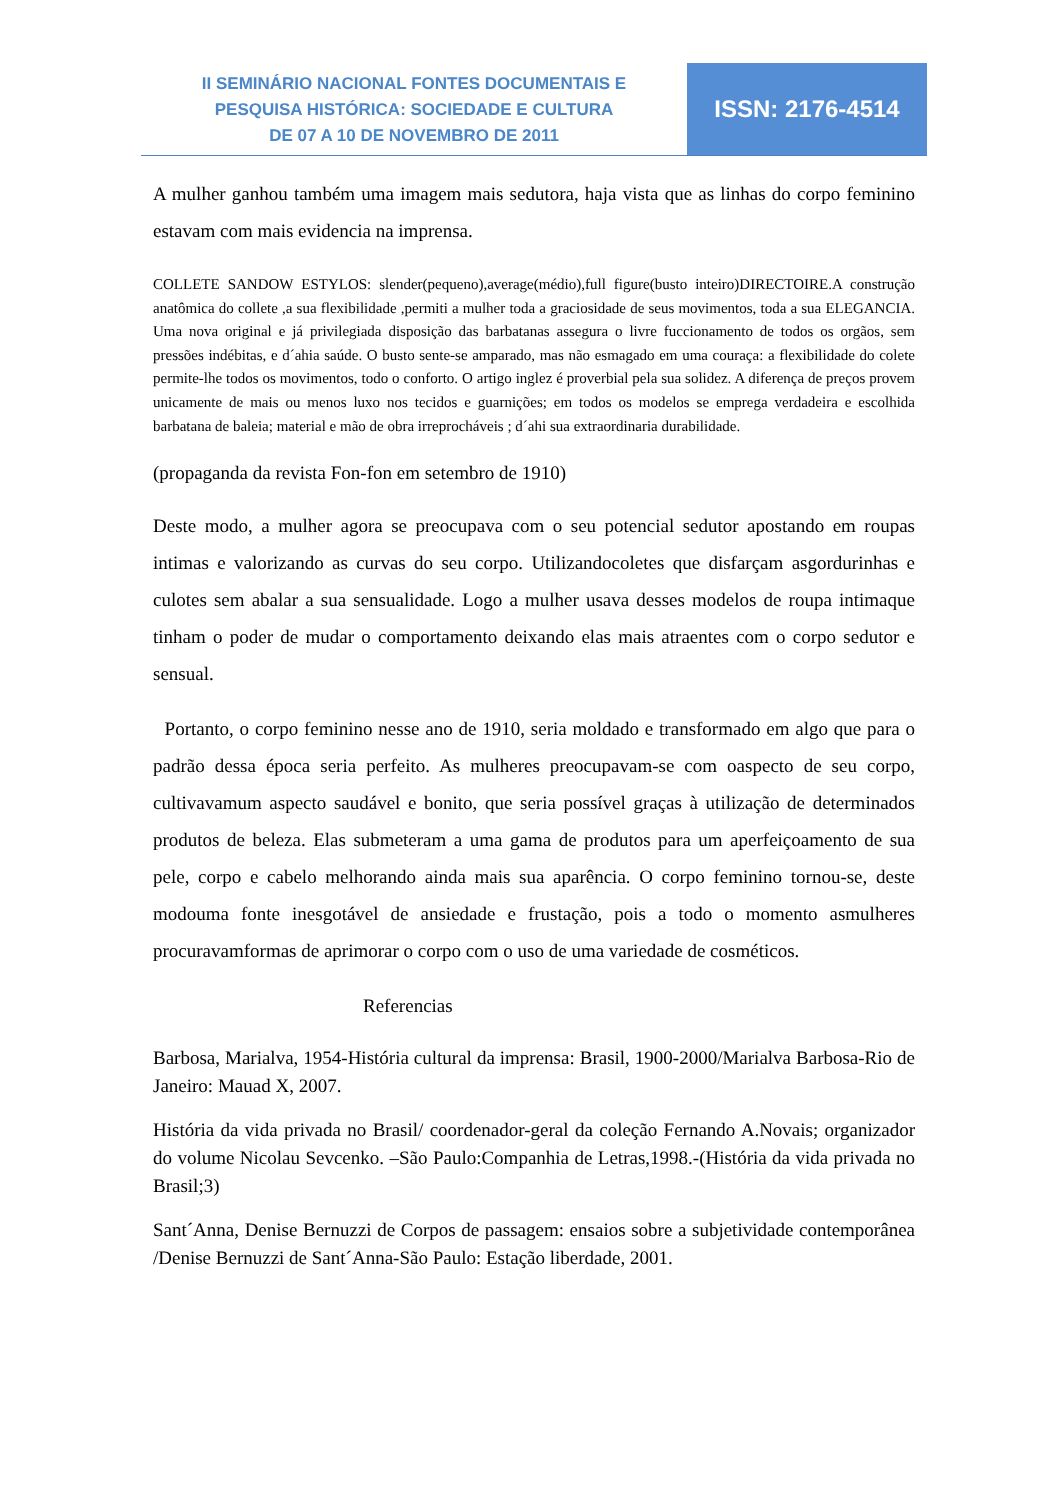II SEMINÁRIO NACIONAL FONTES DOCUMENTAIS E
PESQUISA HISTÓRICA: SOCIEDADE E CULTURA
DE 07 A 10 DE NOVEMBRO DE 2011
ISSN: 2176-4514
A mulher ganhou também uma imagem mais sedutora, haja vista que as linhas do corpo feminino estavam com mais evidencia na imprensa.
COLLETE SANDOW ESTYLOS: slender(pequeno),average(médio),full figure(busto inteiro)DIRECTOIRE.A construção anatômica do collete ,a sua flexibilidade ,permiti a mulher toda a graciosidade de seus movimentos, toda a sua ELEGANCIA. Uma nova original e já privilegiada disposição das barbatanas assegura o livre fuccionamento de todos os orgãos, sem pressões indébitas, e d´ahia saúde. O busto sente-se amparado, mas não esmagado em uma couraça: a flexibilidade do colete permite-lhe todos os movimentos, todo o conforto. O artigo inglez é proverbial pela sua solidez. A diferença de preços provem unicamente de mais ou menos luxo nos tecidos e guarnições; em todos os modelos se emprega verdadeira e escolhida barbatana de baleia; material e mão de obra irreprocháveis ; d´ahi sua extraordinaria durabilidade.
(propaganda da revista Fon-fon em setembro de 1910)
Deste modo, a mulher agora se preocupava com o seu potencial sedutor apostando em roupas intimas e valorizando as curvas do seu corpo. Utilizandocoletes que disfarçam asgordurinhas e culotes sem abalar a sua sensualidade. Logo a mulher usava desses modelos de roupa intimaque tinham o poder de mudar o comportamento deixando elas mais atraentes com o corpo sedutor e sensual.
Portanto, o corpo feminino nesse ano de 1910, seria moldado e transformado em algo que para o padrão dessa época seria perfeito. As mulheres preocupavam-se com oaspecto de seu corpo, cultivavamum aspecto saudável e bonito, que seria possível graças à utilização de determinados produtos de beleza. Elas submeteram a uma gama de produtos para um aperfeiçoamento de sua pele, corpo e cabelo melhorando ainda mais sua aparência. O corpo feminino tornou-se, deste modouma fonte inesgotável de ansiedade e frustação, pois a todo o momento asmulheres procuravamformas de aprimorar o corpo com o uso de uma variedade de cosméticos.
Referencias
Barbosa, Marialva, 1954-História cultural da imprensa: Brasil, 1900-2000/Marialva Barbosa-Rio de Janeiro: Mauad X, 2007.
História da vida privada no Brasil/ coordenador-geral da coleção Fernando A.Novais; organizador do volume Nicolau Sevcenko. –São Paulo:Companhia de Letras,1998.-(História da vida privada no Brasil;3)
Sant´Anna, Denise Bernuzzi de Corpos de passagem: ensaios sobre a subjetividade contemporânea /Denise Bernuzzi de Sant´Anna-São Paulo: Estação liberdade, 2001.